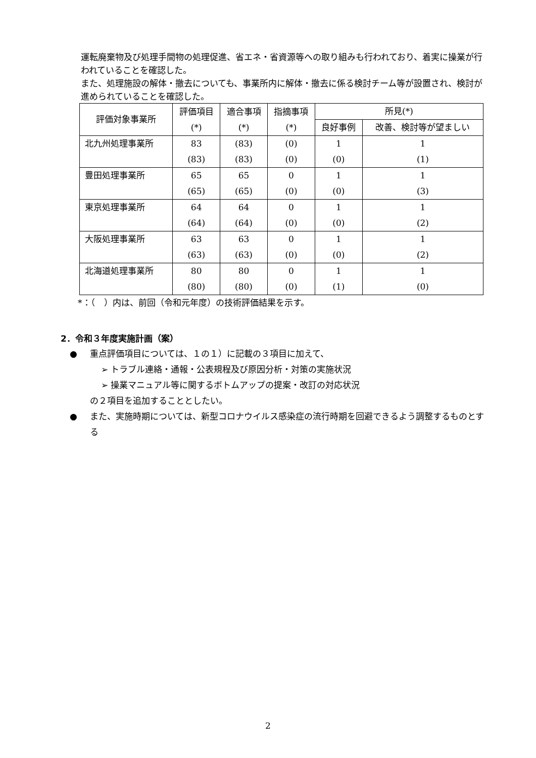運転廃棄物及び処理手間物の処理促進、省エネ・省資源等への取り組みも行われており、着実に操業が行われていることを確認した。
また、処理施設の解体・撤去についても、事業所内に解体・撤去に係る検討チーム等が設置され、検討が進められていることを確認した。
| 評価対象事業所 | 評価項目 (*) | 適合事項 (*) | 指摘事項 (*) | 所見(*) | |
| --- | --- | --- | --- | --- | --- |
| | | | | 良好事例 | 改善、検討等が望ましい |
| 北九州処理事業所 | 83 (83) | (83) (83) | (0) (0) | 1 (0) | 1 (1) |
| 豊田処理事業所 | 65 (65) | 65 (65) | 0 (0) | 1 (0) | 1 (3) |
| 東京処理事業所 | 64 (64) | 64 (64) | 0 (0) | 1 (0) | 1 (2) |
| 大阪処理事業所 | 63 (63) | 63 (63) | 0 (0) | 1 (0) | 1 (2) |
| 北海道処理事業所 | 80 (80) | 80 (80) | 0 (0) | 1 (1) | 1 (0) |
*：（　）内は、前回（令和元年度）の技術評価結果を示す。
2．令和３年度実施計画（案）
● 重点評価項目については、１の１）に記載の３項目に加えて、
➢ トラブル連絡・通報・公表規程及び原因分析・対策の実施状況
➢ 操業マニュアル等に関するボトムアップの提案・改訂の対応状況
の２項目を追加することとしたい。
● また、実施時期については、新型コロナウイルス感染症の流行時期を回避できるよう調整するものとする
2